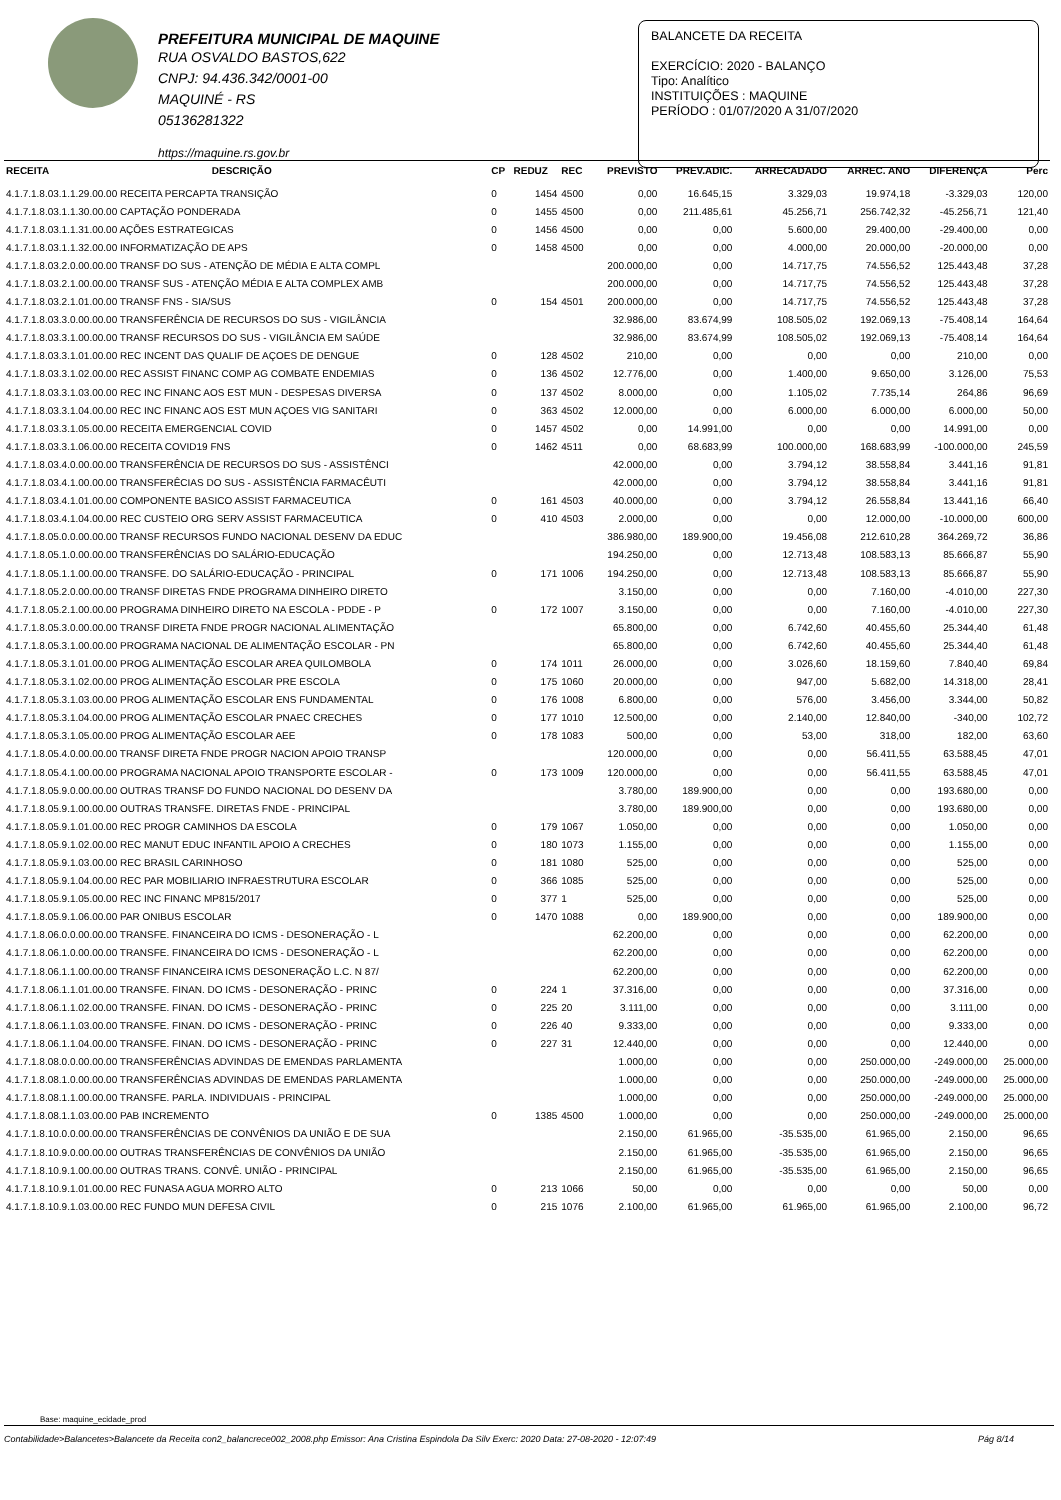PREFEITURA MUNICIPAL DE MAQUINE
RUA OSVALDO BASTOS,622
CNPJ: 94.436.342/0001-00
MAQUINÉ - RS
05136281322
https://maquine.rs.gov.br
BALANCETE DA RECEITA
EXERCÍCIO: 2020 - BALANÇO
Tipo: Analítico
INSTITUIÇÕES : MAQUINE
PERÍODO : 01/07/2020 A 31/07/2020
| RECEITA | DESCRIÇÃO | CP | REDUZ | REC | PREVISTO | PREV.ADIC. | ARRECADADO | ARREC. ANO | DIFERENÇA | Perc |
| --- | --- | --- | --- | --- | --- | --- | --- | --- | --- | --- |
| 4.1.7.1.8.03.1.1.29.00.00 RECEITA PERCAPTA TRANSIÇÃO | | 0 | 1454 | 4500 | 0,00 | 16.645,15 | 3.329,03 | 19.974,18 | -3.329,03 | 120,00 |
| 4.1.7.1.8.03.1.1.30.00.00 CAPTAÇÃO PONDERADA | | 0 | 1455 | 4500 | 0,00 | 211.485,61 | 45.256,71 | 256.742,32 | -45.256,71 | 121,40 |
| 4.1.7.1.8.03.1.1.31.00.00 AÇÕES ESTRATEGICAS | | 0 | 1456 | 4500 | 0,00 | 0,00 | 5.600,00 | 29.400,00 | -29.400,00 | 0,00 |
| 4.1.7.1.8.03.1.1.32.00.00 INFORMATIZAÇÃO DE APS | | 0 | 1458 | 4500 | 0,00 | 0,00 | 4.000,00 | 20.000,00 | -20.000,00 | 0,00 |
| 4.1.7.1.8.03.2.0.00.00.00 TRANSF DO SUS - ATENÇÃO DE MÉDIA E ALTA COMPL | | | | | 200.000,00 | 0,00 | 14.717,75 | 74.556,52 | 125.443,48 | 37,28 |
| 4.1.7.1.8.03.2.1.00.00.00 TRANSF SUS - ATENÇÃO MÉDIA E ALTA COMPLEX AMB | | | | | 200.000,00 | 0,00 | 14.717,75 | 74.556,52 | 125.443,48 | 37,28 |
| 4.1.7.1.8.03.2.1.01.00.00 TRANSF FNS - SIA/SUS | | 0 | 154 | 4501 | 200.000,00 | 0,00 | 14.717,75 | 74.556,52 | 125.443,48 | 37,28 |
| 4.1.7.1.8.03.3.0.00.00.00 TRANSFERÊNCIA DE RECURSOS DO SUS - VIGILÂNCIA | | | | | 32.986,00 | 83.674,99 | 108.505,02 | 192.069,13 | -75.408,14 | 164,64 |
| 4.1.7.1.8.03.3.1.00.00.00 TRANSF RECURSOS DO SUS - VIGILÂNCIA EM SAÚDE | | | | | 32.986,00 | 83.674,99 | 108.505,02 | 192.069,13 | -75.408,14 | 164,64 |
| 4.1.7.1.8.03.3.1.01.00.00 REC INCENT DAS QUALIF DE AÇOES DE DENGUE | | 0 | 128 | 4502 | 210,00 | 0,00 | 0,00 | 0,00 | 210,00 | 0,00 |
| 4.1.7.1.8.03.3.1.02.00.00 REC ASSIST FINANC COMP AG COMBATE ENDEMIAS | | 0 | 136 | 4502 | 12.776,00 | 0,00 | 1.400,00 | 9.650,00 | 3.126,00 | 75,53 |
| 4.1.7.1.8.03.3.1.03.00.00 REC INC FINANC AOS EST MUN - DESPESAS DIVERSA | | 0 | 137 | 4502 | 8.000,00 | 0,00 | 1.105,02 | 7.735,14 | 264,86 | 96,69 |
| 4.1.7.1.8.03.3.1.04.00.00 REC INC FINANC AOS EST MUN AÇOES VIG SANITARI | | 0 | 363 | 4502 | 12.000,00 | 0,00 | 6.000,00 | 6.000,00 | 6.000,00 | 50,00 |
| 4.1.7.1.8.03.3.1.05.00.00 RECEITA EMERGENCIAL COVID | | 0 | 1457 | 4502 | 0,00 | 14.991,00 | 0,00 | 0,00 | 14.991,00 | 0,00 |
| 4.1.7.1.8.03.3.1.06.00.00 RECEITA COVID19 FNS | | 0 | 1462 | 4511 | 0,00 | 68.683,99 | 100.000,00 | 168.683,99 | -100.000,00 | 245,59 |
| 4.1.7.1.8.03.4.0.00.00.00 TRANSFERÊNCIA DE RECURSOS DO SUS - ASSISTÊNCI | | | | | 42.000,00 | 0,00 | 3.794,12 | 38.558,84 | 3.441,16 | 91,81 |
| 4.1.7.1.8.03.4.1.00.00.00 TRANSFERÊCIAS DO SUS - ASSISTÊNCIA FARMACÊUTI | | | | | 42.000,00 | 0,00 | 3.794,12 | 38.558,84 | 3.441,16 | 91,81 |
| 4.1.7.1.8.03.4.1.01.00.00 COMPONENTE BASICO ASSIST FARMACEUTICA | | 0 | 161 | 4503 | 40.000,00 | 0,00 | 3.794,12 | 26.558,84 | 13.441,16 | 66,40 |
| 4.1.7.1.8.03.4.1.04.00.00 REC CUSTEIO ORG SERV ASSIST FARMACEUTICA | | 0 | 410 | 4503 | 2.000,00 | 0,00 | 0,00 | 12.000,00 | -10.000,00 | 600,00 |
| 4.1.7.1.8.05.0.0.00.00.00 TRANSF RECURSOS FUNDO NACIONAL DESENV DA EDUC | | | | | 386.980,00 | 189.900,00 | 19.456,08 | 212.610,28 | 364.269,72 | 36,86 |
| 4.1.7.1.8.05.1.0.00.00.00 TRANSFERÊNCIAS DO SALÁRIO-EDUCAÇÃO | | | | | 194.250,00 | 0,00 | 12.713,48 | 108.583,13 | 85.666,87 | 55,90 |
| 4.1.7.1.8.05.1.1.00.00.00 TRANSFE. DO SALÁRIO-EDUCAÇÃO - PRINCIPAL | | 0 | 171 | 1006 | 194.250,00 | 0,00 | 12.713,48 | 108.583,13 | 85.666,87 | 55,90 |
| 4.1.7.1.8.05.2.0.00.00.00 TRANSF DIRETAS FNDE PROGRAMA DINHEIRO DIRETO | | | | | 3.150,00 | 0,00 | 0,00 | 7.160,00 | -4.010,00 | 227,30 |
| 4.1.7.1.8.05.2.1.00.00.00 PROGRAMA DINHEIRO DIRETO NA ESCOLA - PDDE - P | | 0 | 172 | 1007 | 3.150,00 | 0,00 | 0,00 | 7.160,00 | -4.010,00 | 227,30 |
| 4.1.7.1.8.05.3.0.00.00.00 TRANSF DIRETA FNDE PROGR NACIONAL ALIMENTAÇÃO | | | | | 65.800,00 | 0,00 | 6.742,60 | 40.455,60 | 25.344,40 | 61,48 |
| 4.1.7.1.8.05.3.1.00.00.00 PROGRAMA NACIONAL DE ALIMENTAÇÃO ESCOLAR - PN | | | | | 65.800,00 | 0,00 | 6.742,60 | 40.455,60 | 25.344,40 | 61,48 |
| 4.1.7.1.8.05.3.1.01.00.00 PROG ALIMENTAÇÃO ESCOLAR AREA QUILOMBOLA | | 0 | 174 | 1011 | 26.000,00 | 0,00 | 3.026,60 | 18.159,60 | 7.840,40 | 69,84 |
| 4.1.7.1.8.05.3.1.02.00.00 PROG ALIMENTAÇÃO ESCOLAR PRE ESCOLA | | 0 | 175 | 1060 | 20.000,00 | 0,00 | 947,00 | 5.682,00 | 14.318,00 | 28,41 |
| 4.1.7.1.8.05.3.1.03.00.00 PROG ALIMENTAÇÃO ESCOLAR ENS FUNDAMENTAL | | 0 | 176 | 1008 | 6.800,00 | 0,00 | 576,00 | 3.456,00 | 3.344,00 | 50,82 |
| 4.1.7.1.8.05.3.1.04.00.00 PROG ALIMENTAÇÃO ESCOLAR PNAEC CRECHES | | 0 | 177 | 1010 | 12.500,00 | 0,00 | 2.140,00 | 12.840,00 | -340,00 | 102,72 |
| 4.1.7.1.8.05.3.1.05.00.00 PROG ALIMENTAÇÃO ESCOLAR AEE | | 0 | 178 | 1083 | 500,00 | 0,00 | 53,00 | 318,00 | 182,00 | 63,60 |
| 4.1.7.1.8.05.4.0.00.00.00 TRANSF DIRETA FNDE PROGR NACION APOIO TRANSP | | | | | 120.000,00 | 0,00 | 0,00 | 56.411,55 | 63.588,45 | 47,01 |
| 4.1.7.1.8.05.4.1.00.00.00 PROGRAMA NACIONAL APOIO TRANSPORTE ESCOLAR - | | 0 | 173 | 1009 | 120.000,00 | 0,00 | 0,00 | 56.411,55 | 63.588,45 | 47,01 |
| 4.1.7.1.8.05.9.0.00.00.00 OUTRAS TRANSF DO FUNDO NACIONAL DO DESENV DA | | | | | 3.780,00 | 189.900,00 | 0,00 | 0,00 | 193.680,00 | 0,00 |
| 4.1.7.1.8.05.9.1.00.00.00 OUTRAS TRANSFE. DIRETAS FNDE - PRINCIPAL | | | | | 3.780,00 | 189.900,00 | 0,00 | 0,00 | 193.680,00 | 0,00 |
| 4.1.7.1.8.05.9.1.01.00.00 REC PROGR CAMINHOS DA ESCOLA | | 0 | 179 | 1067 | 1.050,00 | 0,00 | 0,00 | 0,00 | 1.050,00 | 0,00 |
| 4.1.7.1.8.05.9.1.02.00.00 REC MANUT EDUC INFANTIL APOIO A CRECHES | | 0 | 180 | 1073 | 1.155,00 | 0,00 | 0,00 | 0,00 | 1.155,00 | 0,00 |
| 4.1.7.1.8.05.9.1.03.00.00 REC BRASIL CARINHOSO | | 0 | 181 | 1080 | 525,00 | 0,00 | 0,00 | 0,00 | 525,00 | 0,00 |
| 4.1.7.1.8.05.9.1.04.00.00 REC PAR MOBILIARIO INFRAESTRUTURA ESCOLAR | | 0 | 366 | 1085 | 525,00 | 0,00 | 0,00 | 0,00 | 525,00 | 0,00 |
| 4.1.7.1.8.05.9.1.05.00.00 REC INC FINANC MP815/2017 | | 0 | 377 | 1 | 525,00 | 0,00 | 0,00 | 0,00 | 525,00 | 0,00 |
| 4.1.7.1.8.05.9.1.06.00.00 PAR ONIBUS ESCOLAR | | 0 | 1470 | 1088 | 0,00 | 189.900,00 | 0,00 | 0,00 | 189.900,00 | 0,00 |
| 4.1.7.1.8.06.0.0.00.00.00 TRANSFE. FINANCEIRA DO ICMS - DESONERAÇÃO - L | | | | | 62.200,00 | 0,00 | 0,00 | 0,00 | 62.200,00 | 0,00 |
| 4.1.7.1.8.06.1.0.00.00.00 TRANSFE. FINANCEIRA DO ICMS - DESONERAÇÃO - L | | | | | 62.200,00 | 0,00 | 0,00 | 0,00 | 62.200,00 | 0,00 |
| 4.1.7.1.8.06.1.1.00.00.00 TRANSF FINANCEIRA ICMS DESONERAÇÃO L.C. N 87/ | | | | | 62.200,00 | 0,00 | 0,00 | 0,00 | 62.200,00 | 0,00 |
| 4.1.7.1.8.06.1.1.01.00.00 TRANSFE. FINAN. DO ICMS - DESONERAÇÃO - PRINC | | 0 | 224 | 1 | 37.316,00 | 0,00 | 0,00 | 0,00 | 37.316,00 | 0,00 |
| 4.1.7.1.8.06.1.1.02.00.00 TRANSFE. FINAN. DO ICMS - DESONERAÇÃO - PRINC | | 0 | 225 | 20 | 3.111,00 | 0,00 | 0,00 | 0,00 | 3.111,00 | 0,00 |
| 4.1.7.1.8.06.1.1.03.00.00 TRANSFE. FINAN. DO ICMS - DESONERAÇÃO - PRINC | | 0 | 226 | 40 | 9.333,00 | 0,00 | 0,00 | 0,00 | 9.333,00 | 0,00 |
| 4.1.7.1.8.06.1.1.04.00.00 TRANSFE. FINAN. DO ICMS - DESONERAÇÃO - PRINC | | 0 | 227 | 31 | 12.440,00 | 0,00 | 0,00 | 0,00 | 12.440,00 | 0,00 |
| 4.1.7.1.8.08.0.0.00.00.00 TRANSFERÊNCIAS ADVINDAS DE EMENDAS PARLAMENTA | | | | | 1.000,00 | 0,00 | 0,00 | 250.000,00 | -249.000,00 | 25.000,00 |
| 4.1.7.1.8.08.1.0.00.00.00 TRANSFERÊNCIAS ADVINDAS DE EMENDAS PARLAMENTA | | | | | 1.000,00 | 0,00 | 0,00 | 250.000,00 | -249.000,00 | 25.000,00 |
| 4.1.7.1.8.08.1.1.00.00.00 TRANSFE. PARLA. INDIVIDUAIS - PRINCIPAL | | | | | 1.000,00 | 0,00 | 0,00 | 250.000,00 | -249.000,00 | 25.000,00 |
| 4.1.7.1.8.08.1.1.03.00.00 PAB INCREMENTO | | 0 | 1385 | 4500 | 1.000,00 | 0,00 | 0,00 | 250.000,00 | -249.000,00 | 25.000,00 |
| 4.1.7.1.8.10.0.0.00.00.00 TRANSFERÊNCIAS DE CONVÊNIOS DA UNIÃO E DE SUA | | | | | 2.150,00 | 61.965,00 | -35.535,00 | 61.965,00 | 2.150,00 | 96,65 |
| 4.1.7.1.8.10.9.0.00.00.00 OUTRAS TRANSFERÊNCIAS DE CONVÊNIOS DA UNIÃO | | | | | 2.150,00 | 61.965,00 | -35.535,00 | 61.965,00 | 2.150,00 | 96,65 |
| 4.1.7.1.8.10.9.1.00.00.00 OUTRAS TRANS. CONVÊ. UNIÃO - PRINCIPAL | | | | | 2.150,00 | 61.965,00 | -35.535,00 | 61.965,00 | 2.150,00 | 96,65 |
| 4.1.7.1.8.10.9.1.01.00.00 REC FUNASA AGUA MORRO ALTO | | 0 | 213 | 1066 | 50,00 | 0,00 | 0,00 | 0,00 | 50,00 | 0,00 |
| 4.1.7.1.8.10.9.1.03.00.00 REC FUNDO MUN DEFESA CIVIL | | 0 | 215 | 1076 | 2.100,00 | 61.965,00 | 61.965,00 | 61.965,00 | 2.100,00 | 96,72 |
Base: maquine_ecidade_prod
Contabilidade>Balancetes>Balancete da Receita con2_balancrece002_2008.php Emissor: Ana Cristina Espindola Da Silv Exerc: 2020 Data: 27-08-2020 - 12:07:49 Pág 8/14